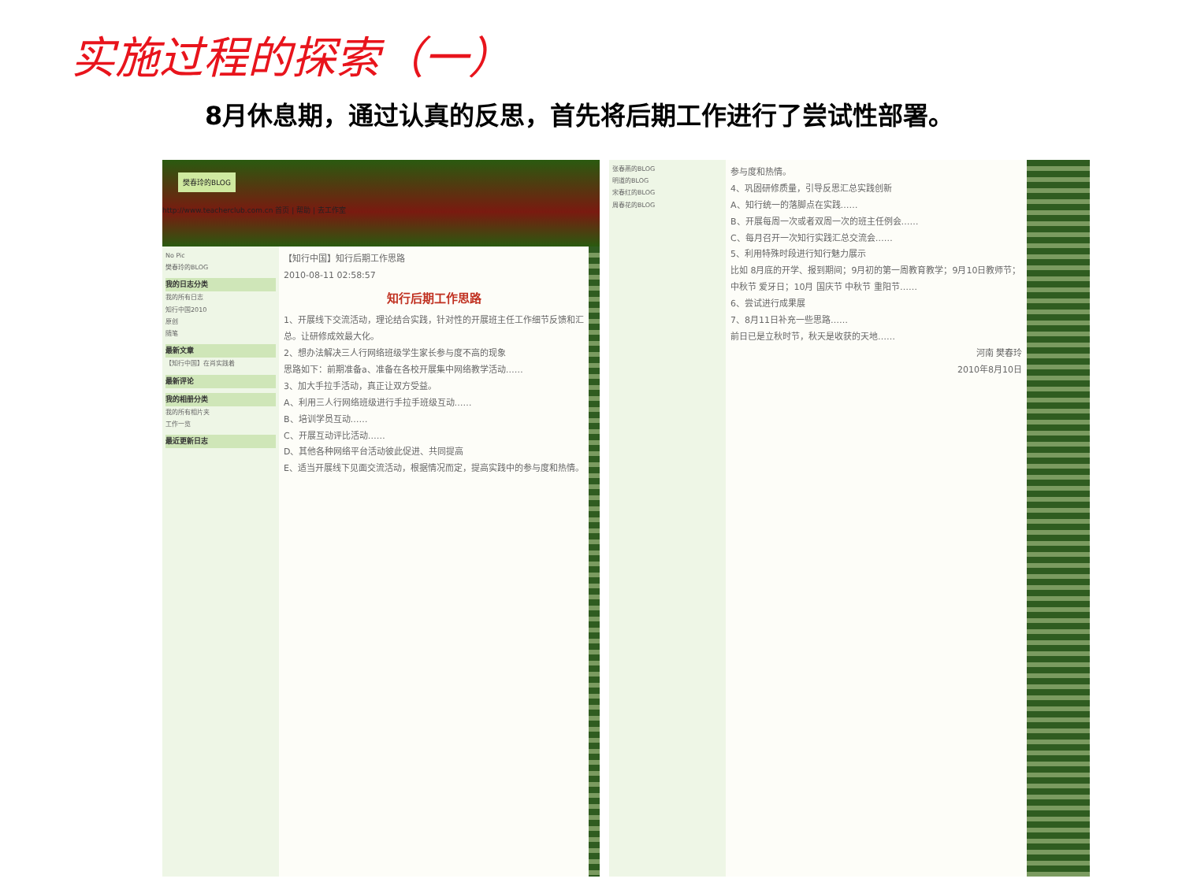实施过程的探索（一）
8月休息期，通过认真的反思，首先将后期工作进行了尝试性部署。
樊春玲的BLOG
http://www.teacherclub.com.cn 首页 | 帮助 | 去工作室
No Pic
樊春玲的BLOG
我的日志分类
我的所有日志
知行中国2010
原创
随笔
最新文章
【知行中国】在肖实践着
最新评论
我的相册分类
我的所有相片夹
工作一览
最近更新日志
【知行中国】知行后期工作思路
2010-08-11 02:58:57
知行后期工作思路
1、开展线下交流活动，理论结合实践，针对性的开展班主任工作细节反馈和汇总。让研修成效最大化。
2、想办法解决三人行网络班级学生家长参与度不高的现象
思路如下：前期准备a、准备在各校开展集中网络教学活动……
3、加大手拉手活动，真正让双方受益。
A、利用三人行网络班级进行手拉手班级互动……
B、培训学员互动……
C、开展互动评比活动……
D、其他各种网络平台活动彼此促进、共同提高
E、适当开展线下见面交流活动，根据情况而定，提高实践中的参与度和热情。
张春燕的BLOG
明道的BLOG
宋春红的BLOG
周春花的BLOG
参与度和热情。
4、巩固研修质量，引导反思汇总实践创新
A、知行统一的落脚点在实践……
B、开展每周一次或者双周一次的班主任例会……
C、每月召开一次知行实践汇总交流会……
5、利用特殊时段进行知行魅力展示
比如 8月底的开学、报到期间；9月初的第一周教育教学；9月10日教师节；中秋节 爱牙日；10月 国庆节 中秋节 重阳节……
6、尝试进行成果展
7、8月11日补充一些思路……
前日已是立秋时节，秋天是收获的天地……
河南 樊春玲
2010年8月10日